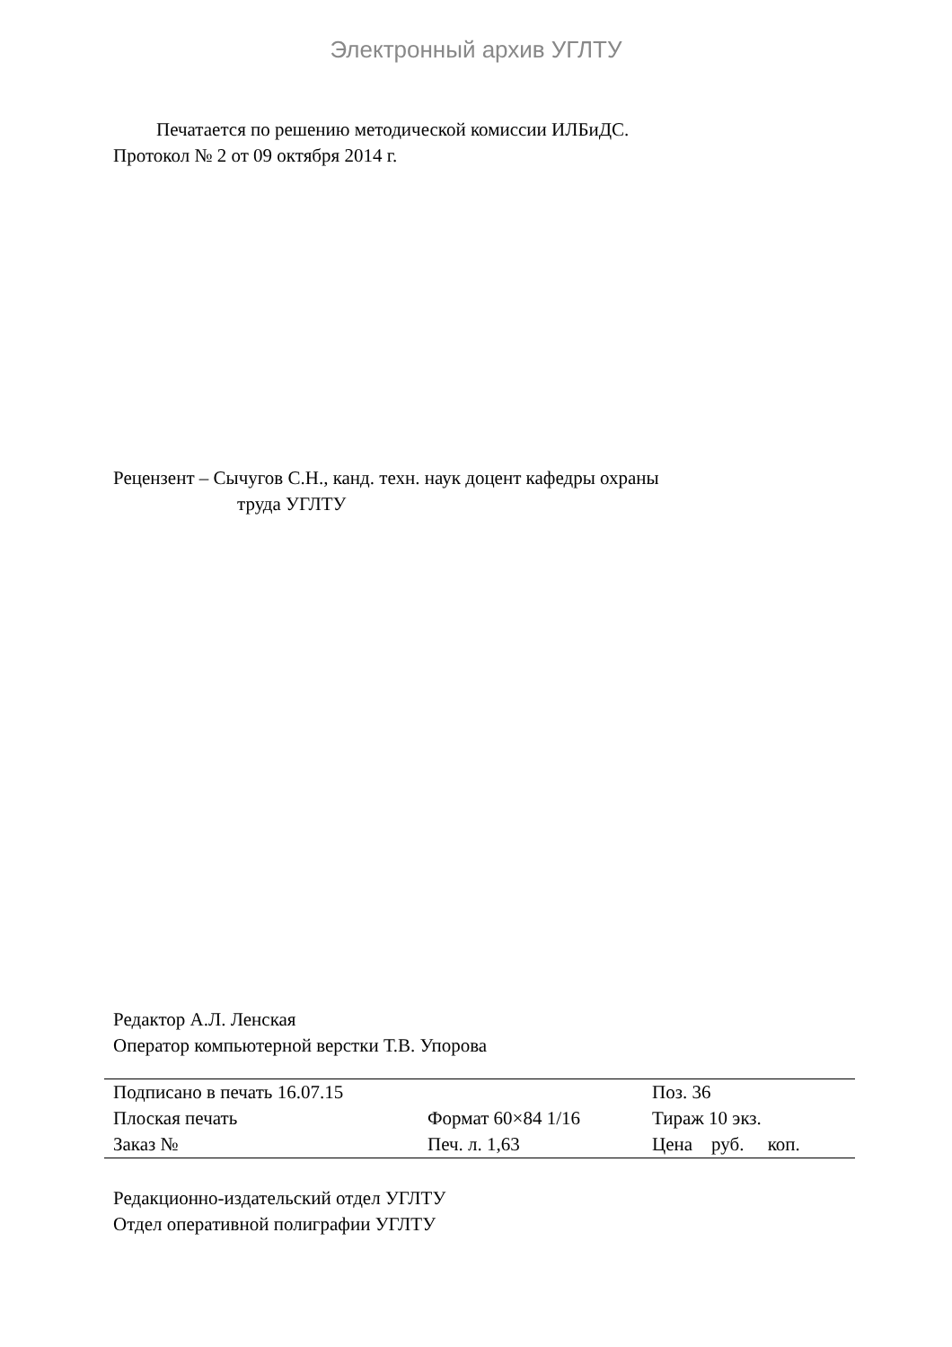Электронный архив УГЛТУ
Печатается по решению методической комиссии ИЛБиДС.
Протокол № 2 от 09 октября 2014 г.
Рецензент – Сычугов С.Н., канд. техн. наук доцент кафедры охраны
труда УГЛТУ
Редактор А.Л. Ленская
Оператор компьютерной верстки Т.В. Упорова
| Подписано в печать 16.07.15 | | Поз. 36 |
| Плоская печать | Формат 60×84 1/16 | Тираж 10 экз. |
| Заказ № | Печ. л. 1,63 | Цена руб. коп. |
Редакционно-издательский отдел УГЛТУ
Отдел оперативной полиграфии УГЛТУ